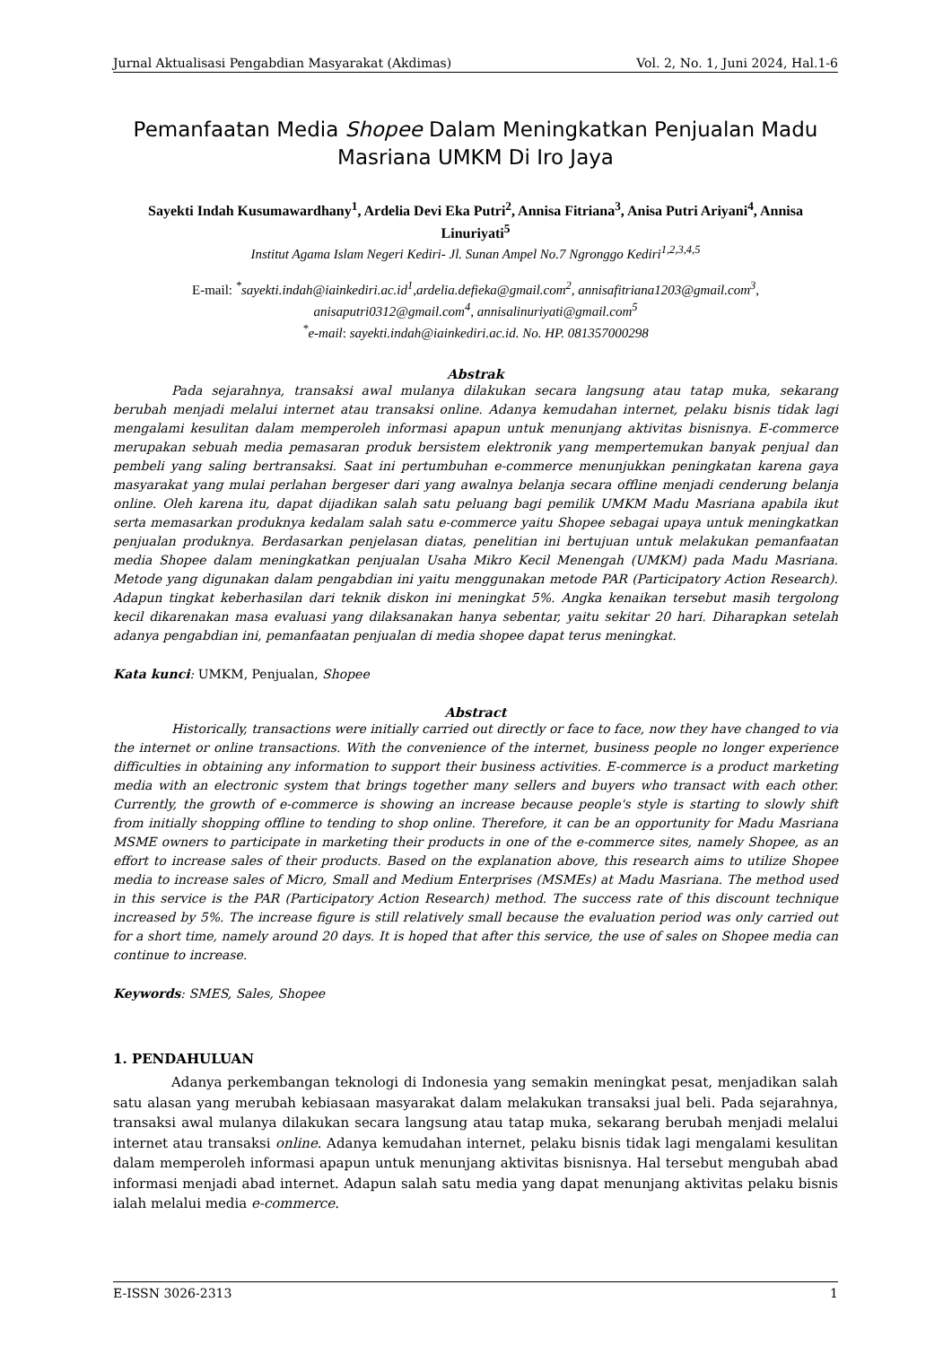Jurnal Aktualisasi Pengabdian Masyarakat (Akdimas) Vol. 2, No. 1, Juni 2024, Hal.1-6
Pemanfaatan Media Shopee Dalam Meningkatkan Penjualan Madu Masriana UMKM Di Iro Jaya
Sayekti Indah Kusumawardhany<sup>1</sup>, Ardelia Devi Eka Putri<sup>2</sup>, Annisa Fitriana<sup>3</sup>, Anisa Putri Ariyani<sup>4</sup>, Annisa Linuriyati<sup>5</sup>
Institut Agama Islam Negeri Kediri- Jl. Sunan Ampel No.7 Ngronggo Kediri<sup>1,2,3,4,5</sup>
E-mail: <sup>*</sup>sayekti.indah@iainkediri.ac.id<sup>1</sup>,ardelia.defieka@gmail.com<sup>2</sup>, annisafitriana1203@gmail.com<sup>3</sup>, anisaputri0312@gmail.com<sup>4</sup>, annisalinuriyati@gmail.com<sup>5</sup>
<sup>*</sup> e-mail: sayekti.indah@iainkediri.ac.id. No. HP. 081357000298
Abstrak
Pada sejarahnya, transaksi awal mulanya dilakukan secara langsung atau tatap muka, sekarang berubah menjadi melalui internet atau transaksi online. Adanya kemudahan internet, pelaku bisnis tidak lagi mengalami kesulitan dalam memperoleh informasi apapun untuk menunjang aktivitas bisnisnya. E-commerce merupakan sebuah media pemasaran produk bersistem elektronik yang mempertemukan banyak penjual dan pembeli yang saling bertransaksi. Saat ini pertumbuhan e-commerce menunjukkan peningkatan karena gaya masyarakat yang mulai perlahan bergeser dari yang awalnya belanja secara offline menjadi cenderung belanja online. Oleh karena itu, dapat dijadikan salah satu peluang bagi pemilik UMKM Madu Masriana apabila ikut serta memasarkan produknya kedalam salah satu e-commerce yaitu Shopee sebagai upaya untuk meningkatkan penjualan produknya. Berdasarkan penjelasan diatas, penelitian ini bertujuan untuk melakukan pemanfaatan media Shopee dalam meningkatkan penjualan Usaha Mikro Kecil Menengah (UMKM) pada Madu Masriana. Metode yang digunakan dalam pengabdian ini yaitu menggunakan metode PAR (Participatory Action Research). Adapun tingkat keberhasilan dari teknik diskon ini meningkat 5%. Angka kenaikan tersebut masih tergolong kecil dikarenakan masa evaluasi yang dilaksanakan hanya sebentar, yaitu sekitar 20 hari. Diharapkan setelah adanya pengabdian ini, pemanfaatan penjualan di media shopee dapat terus meningkat.
Kata kunci: UMKM, Penjualan, Shopee
Abstract
Historically, transactions were initially carried out directly or face to face, now they have changed to via the internet or online transactions. With the convenience of the internet, business people no longer experience difficulties in obtaining any information to support their business activities. E-commerce is a product marketing media with an electronic system that brings together many sellers and buyers who transact with each other. Currently, the growth of e-commerce is showing an increase because people's style is starting to slowly shift from initially shopping offline to tending to shop online. Therefore, it can be an opportunity for Madu Masriana MSME owners to participate in marketing their products in one of the e-commerce sites, namely Shopee, as an effort to increase sales of their products. Based on the explanation above, this research aims to utilize Shopee media to increase sales of Micro, Small and Medium Enterprises (MSMEs) at Madu Masriana. The method used in this service is the PAR (Participatory Action Research) method. The success rate of this discount technique increased by 5%. The increase figure is still relatively small because the evaluation period was only carried out for a short time, namely around 20 days. It is hoped that after this service, the use of sales on Shopee media can continue to increase.
Keywords: SMES, Sales, Shopee
1. PENDAHULUAN
Adanya perkembangan teknologi di Indonesia yang semakin meningkat pesat, menjadikan salah satu alasan yang merubah kebiasaan masyarakat dalam melakukan transaksi jual beli. Pada sejarahnya, transaksi awal mulanya dilakukan secara langsung atau tatap muka, sekarang berubah menjadi melalui internet atau transaksi online. Adanya kemudahan internet, pelaku bisnis tidak lagi mengalami kesulitan dalam memperoleh informasi apapun untuk menunjang aktivitas bisnisnya. Hal tersebut mengubah abad informasi menjadi abad internet. Adapun salah satu media yang dapat menunjang aktivitas pelaku bisnis ialah melalui media e-commerce.
E-ISSN 3026-2313 1